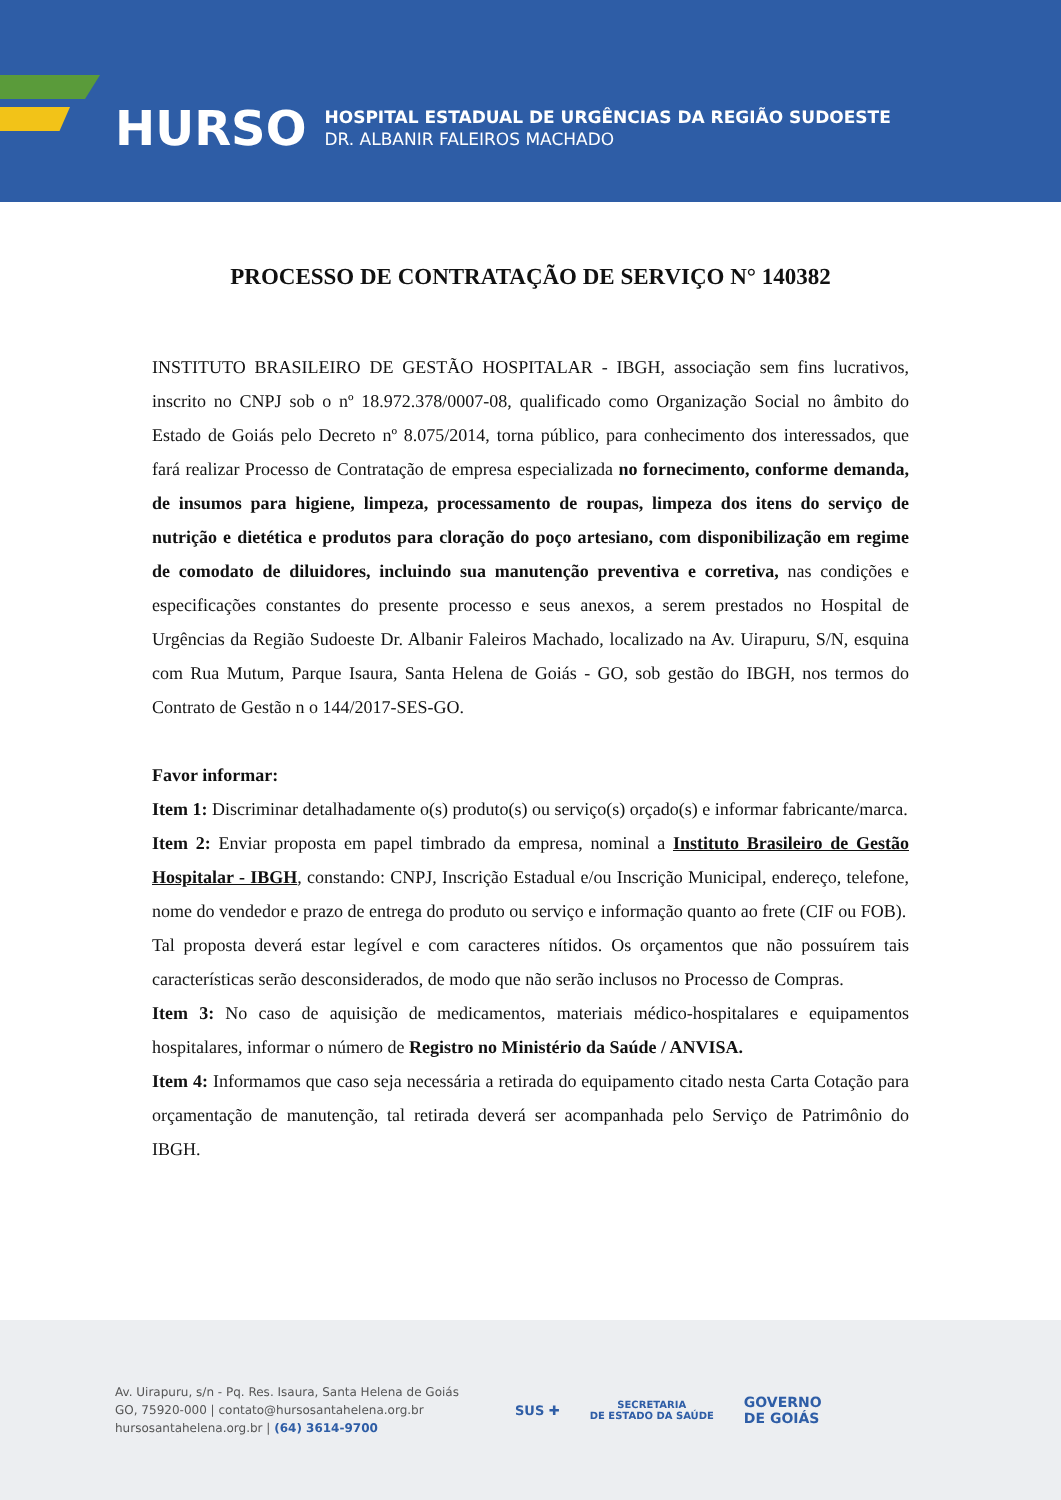HURSO
HOSPITAL ESTADUAL DE URGÊNCIAS DA REGIÃO SUDOESTE
DR. ALBANIR FALEIROS MACHADO
PROCESSO DE CONTRATAÇÃO DE SERVIÇO N° 140382
INSTITUTO BRASILEIRO DE GESTÃO HOSPITALAR - IBGH, associação sem fins lucrativos, inscrito no CNPJ sob o nº 18.972.378/0007-08, qualificado como Organização Social no âmbito do Estado de Goiás pelo Decreto nº 8.075/2014, torna público, para conhecimento dos interessados, que fará realizar Processo de Contratação de empresa especializada no fornecimento, conforme demanda, de insumos para higiene, limpeza, processamento de roupas, limpeza dos itens do serviço de nutrição e dietética e produtos para cloração do poço artesiano, com disponibilização em regime de comodato de diluidores, incluindo sua manutenção preventiva e corretiva, nas condições e especificações constantes do presente processo e seus anexos, a serem prestados no Hospital de Urgências da Região Sudoeste Dr. Albanir Faleiros Machado, localizado na Av. Uirapuru, S/N, esquina com Rua Mutum, Parque Isaura, Santa Helena de Goiás - GO, sob gestão do IBGH, nos termos do Contrato de Gestão n o 144/2017-SES-GO.
Favor informar:
Item 1: Discriminar detalhadamente o(s) produto(s) ou serviço(s) orçado(s) e informar fabricante/marca.
Item 2: Enviar proposta em papel timbrado da empresa, nominal a Instituto Brasileiro de Gestão Hospitalar - IBGH, constando: CNPJ, Inscrição Estadual e/ou Inscrição Municipal, endereço, telefone, nome do vendedor e prazo de entrega do produto ou serviço e informação quanto ao frete (CIF ou FOB).
Tal proposta deverá estar legível e com caracteres nítidos. Os orçamentos que não possuírem tais características serão desconsiderados, de modo que não serão inclusos no Processo de Compras.
Item 3: No caso de aquisição de medicamentos, materiais médico-hospitalares e equipamentos hospitalares, informar o número de Registro no Ministério da Saúde / ANVISA.
Item 4: Informamos que caso seja necessária a retirada do equipamento citado nesta Carta Cotação para orçamentação de manutenção, tal retirada deverá ser acompanhada pelo Serviço de Patrimônio do IBGH.
Av. Uirapuru, s/n - Pq. Res. Isaura, Santa Helena de Goiás
GO, 75920-000 | contato@hursosantahelena.org.br
hursosantahelena.org.br | (64) 3614-9700
SUS ✚ SECRETARIA
DE ESTADO DA SAÚDE GOVERNO
DE GOIÁS